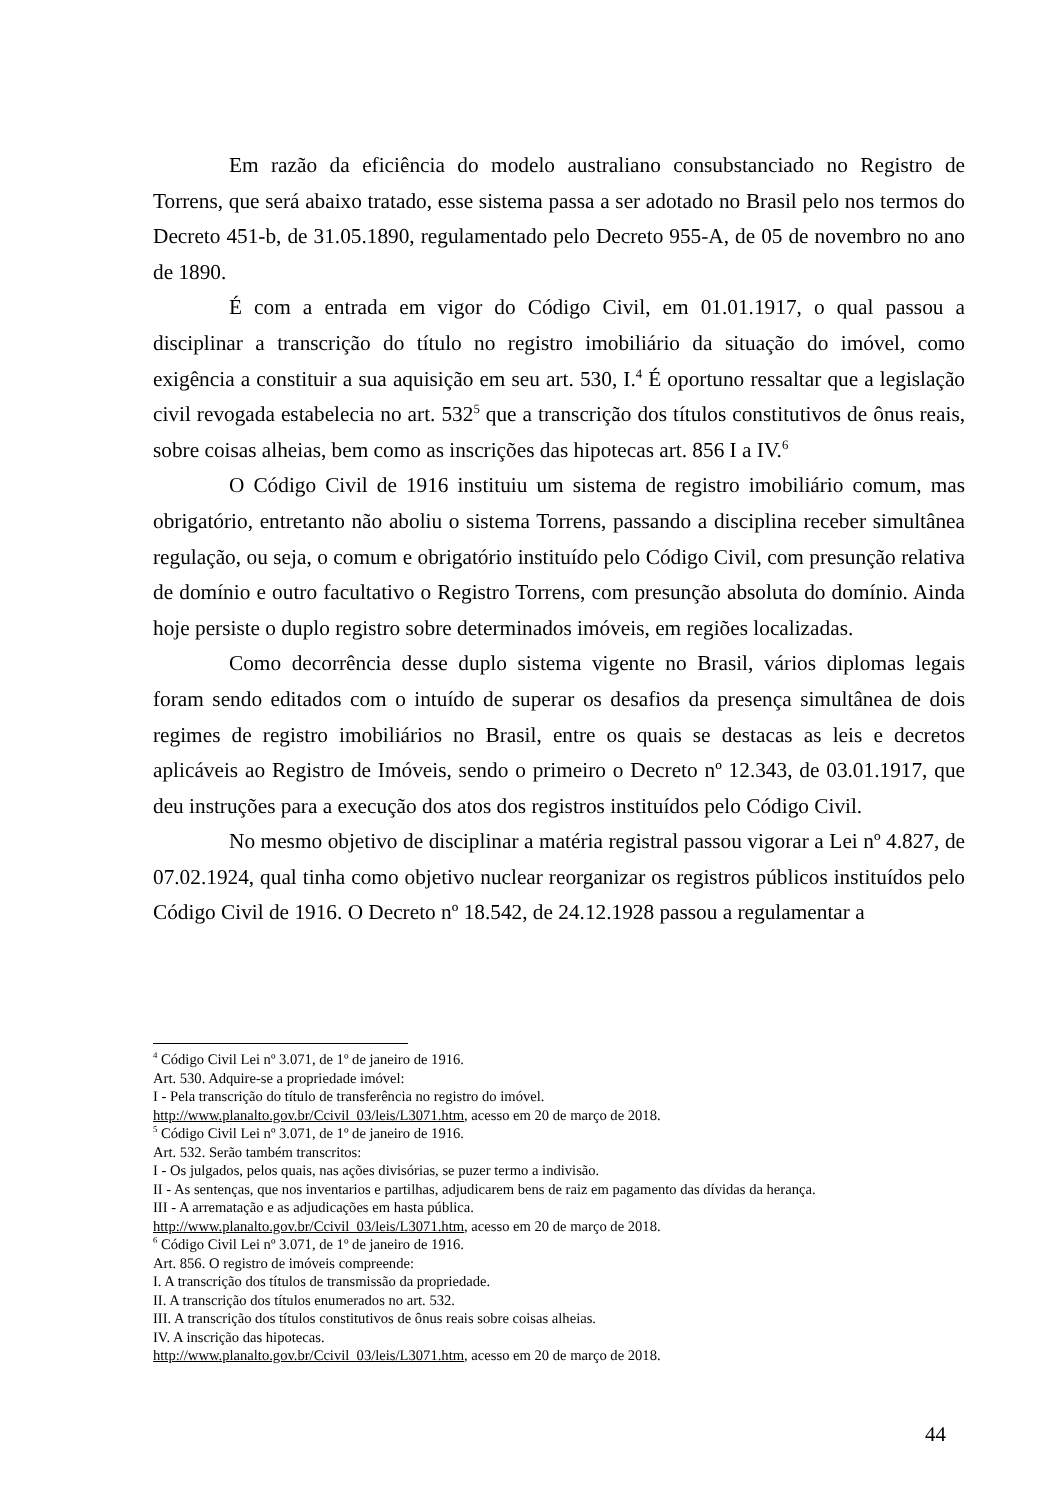Em razão da eficiência do modelo australiano consubstanciado no Registro de Torrens, que será abaixo tratado, esse sistema passa a ser adotado no Brasil pelo nos termos do Decreto 451-b, de 31.05.1890, regulamentado pelo Decreto 955-A, de 05 de novembro no ano de 1890.
É com a entrada em vigor do Código Civil, em 01.01.1917, o qual passou a disciplinar a transcrição do título no registro imobiliário da situação do imóvel, como exigência a constituir a sua aquisição em seu art. 530, I.<sup>4</sup> É oportuno ressaltar que a legislação civil revogada estabelecia no art. 532<sup>5</sup> que a transcrição dos títulos constitutivos de ônus reais, sobre coisas alheias, bem como as inscrições das hipotecas art. 856 I a IV.<sup>6</sup>
O Código Civil de 1916 instituiu um sistema de registro imobiliário comum, mas obrigatório, entretanto não aboliu o sistema Torrens, passando a disciplina receber simultânea regulação, ou seja, o comum e obrigatório instituído pelo Código Civil, com presunção relativa de domínio e outro facultativo o Registro Torrens, com presunção absoluta do domínio. Ainda hoje persiste o duplo registro sobre determinados imóveis, em regiões localizadas.
Como decorrência desse duplo sistema vigente no Brasil, vários diplomas legais foram sendo editados com o intuído de superar os desafios da presença simultânea de dois regimes de registro imobiliários no Brasil, entre os quais se destacas as leis e decretos aplicáveis ao Registro de Imóveis, sendo o primeiro o Decreto nº 12.343, de 03.01.1917, que deu instruções para a execução dos atos dos registros instituídos pelo Código Civil.
No mesmo objetivo de disciplinar a matéria registral passou vigorar a Lei nº 4.827, de 07.02.1924, qual tinha como objetivo nuclear reorganizar os registros públicos instituídos pelo Código Civil de 1916. O Decreto nº 18.542, de 24.12.1928 passou a regulamentar a
<sup>4</sup> Código Civil Lei nº 3.071, de 1º de janeiro de 1916.
Art. 530. Adquire-se a propriedade imóvel:
I - Pela transcrição do título de transferência no registro do imóvel.
http://www.planalto.gov.br/Ccivil_03/leis/L3071.htm, acesso em 20 de março de 2018.
<sup>5</sup> Código Civil Lei nº 3.071, de 1º de janeiro de 1916.
Art. 532. Serão também transcritos:
I - Os julgados, pelos quais, nas ações divisórias, se puzer termo a indivisão.
II - As sentenças, que nos inventarios e partilhas, adjudicarem bens de raiz em pagamento das dívidas da herança.
III - A arrematação e as adjudicações em hasta pública.
http://www.planalto.gov.br/Ccivil_03/leis/L3071.htm, acesso em 20 de março de 2018.
<sup>6</sup> Código Civil Lei nº 3.071, de 1º de janeiro de 1916.
Art. 856. O registro de imóveis compreende:
I. A transcrição dos títulos de transmissão da propriedade.
II. A transcrição dos títulos enumerados no art. 532.
III. A transcrição dos títulos constitutivos de ônus reais sobre coisas alheias.
IV. A inscrição das hipotecas.
http://www.planalto.gov.br/Ccivil_03/leis/L3071.htm, acesso em 20 de março de 2018.
44